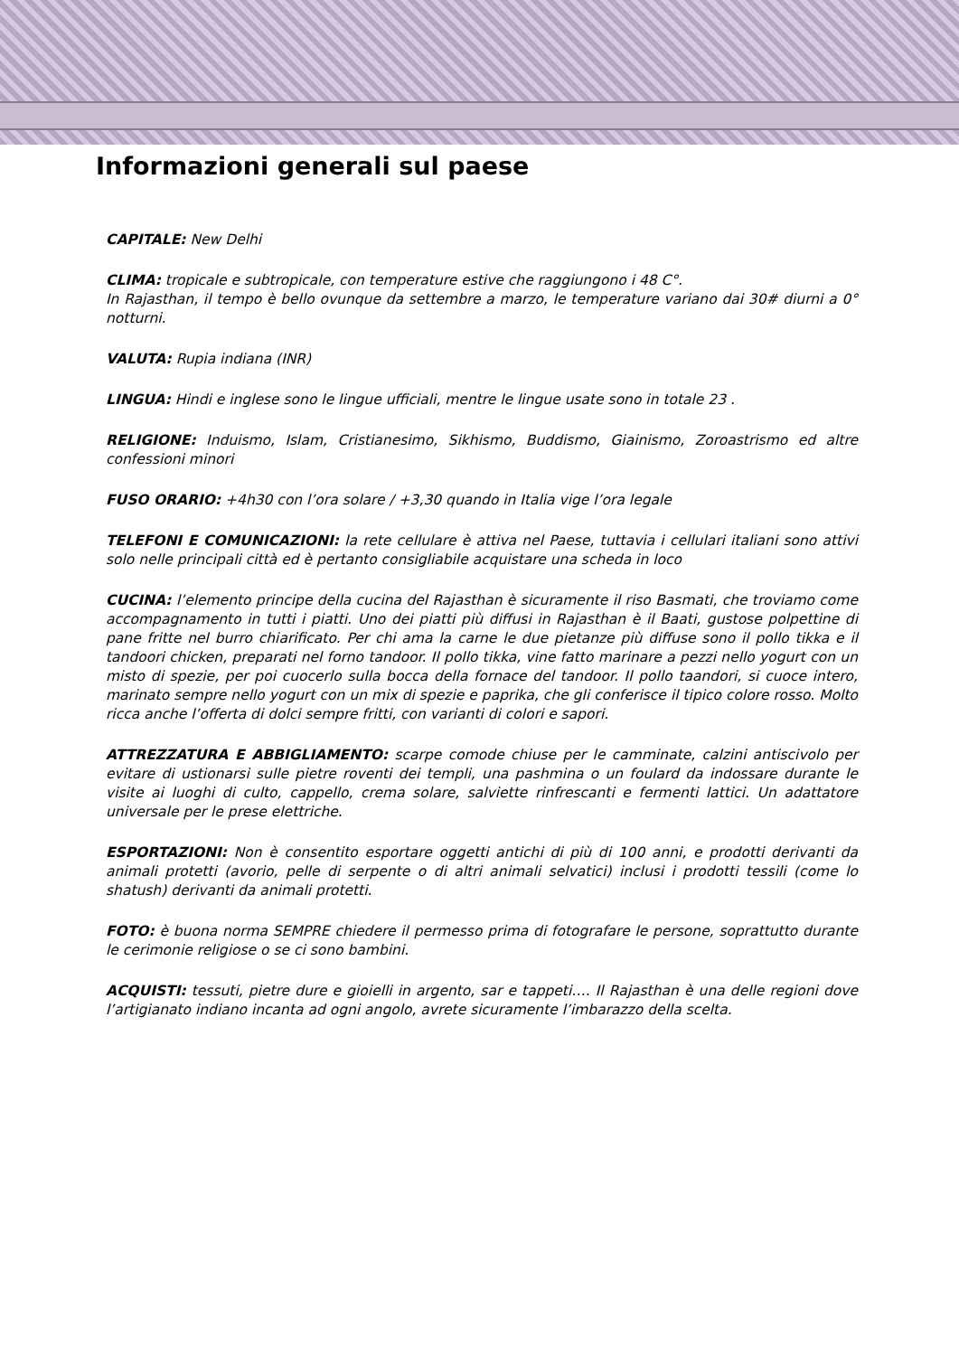Informazioni generali sul paese
CAPITALE: New Delhi
CLIMA: tropicale e subtropicale, con temperature estive che raggiungono i 48 C°.
In Rajasthan, il tempo è bello ovunque da settembre a marzo, le temperature variano dai 30# diurni a 0° notturni.
VALUTA: Rupia indiana (INR)
LINGUA: Hindi e inglese sono le lingue ufficiali, mentre le lingue usate sono in totale 23 .
RELIGIONE: Induismo, Islam, Cristianesimo, Sikhismo, Buddismo, Giainismo, Zoroastrismo ed altre confessioni minori
FUSO ORARIO: +4h30 con l’ora solare / +3,30 quando in Italia vige l’ora legale
TELEFONI E COMUNICAZIONI: la rete cellulare è attiva nel Paese, tuttavia i cellulari italiani sono attivi solo nelle principali città ed è pertanto consigliabile acquistare una scheda in loco
CUCINA: l’elemento principe della cucina del Rajasthan è sicuramente il riso Basmati, che troviamo come accompagnamento in tutti i piatti. Uno dei piatti più diffusi in Rajasthan è il Baati, gustose polpettine di pane fritte nel burro chiarificato. Per chi ama la carne le due pietanze più diffuse sono il pollo tikka e il tandoori chicken, preparati nel forno tandoor. Il pollo tikka, vine fatto marinare a pezzi nello yogurt con un misto di spezie, per poi cuocerlo sulla bocca della fornace del tandoor. Il pollo taandori, si cuoce intero, marinato sempre nello yogurt con un mix di spezie e paprika, che gli conferisce il tipico colore rosso. Molto ricca anche l’offerta di dolci sempre fritti, con varianti di colori e sapori.
ATTREZZATURA E ABBIGLIAMENTO: scarpe comode chiuse per le camminate, calzini antiscivolo per evitare di ustionarsi sulle pietre roventi dei templi, una pashmina o un foulard da indossare durante le visite ai luoghi di culto, cappello, crema solare, salviette rinfrescanti e fermenti lattici. Un adattatore universale per le prese elettriche.
ESPORTAZIONI: Non è consentito esportare oggetti antichi di più di 100 anni, e prodotti derivanti da animali protetti (avorio, pelle di serpente o di altri animali selvatici) inclusi i prodotti tessili (come lo shatush) derivanti da animali protetti.
FOTO: è buona norma SEMPRE chiedere il permesso prima di fotografare le persone, soprattutto durante le cerimonie religiose o se ci sono bambini.
ACQUISTI: tessuti, pietre dure e gioielli in argento, sar e tappeti…. Il Rajasthan è una delle regioni dove l’artigianato indiano incanta ad ogni angolo, avrete sicuramente l’imbarazzo della scelta.